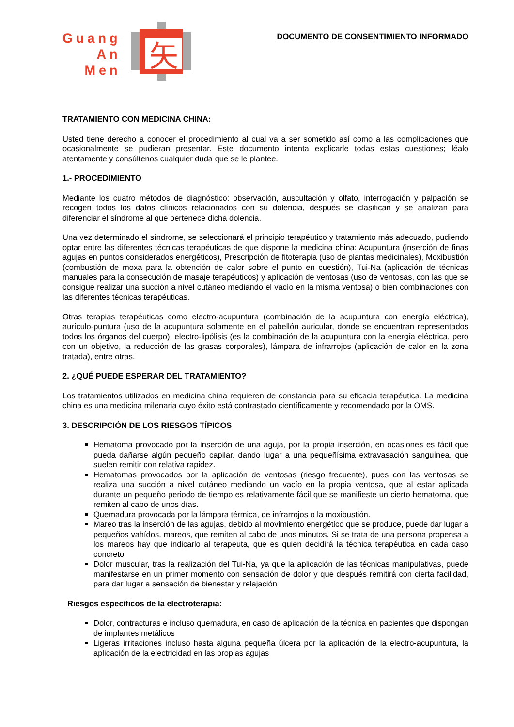Guang
An
Men
矢
DOCUMENTO DE CONSENTIMIENTO INFORMADO
TRATAMIENTO CON MEDICINA CHINA:
Usted tiene derecho a conocer el procedimiento al cual va a ser sometido así como a las complicaciones que ocasionalmente se pudieran presentar. Este documento intenta explicarle todas estas cuestiones; léalo atentamente y consúltenos cualquier duda que se le plantee.
1.- PROCEDIMIENTO
Mediante los cuatro métodos de diagnóstico: observación, auscultación y olfato, interrogación y palpación se recogen todos los datos clínicos relacionados con su dolencia, después se clasifican y se analizan para diferenciar el síndrome al que pertenece dicha dolencia.
Una vez determinado el síndrome, se seleccionará el principio terapéutico y tratamiento más adecuado, pudiendo optar entre las diferentes técnicas terapéuticas de que dispone la medicina china: Acupuntura (inserción de finas agujas en puntos considerados energéticos), Prescripción de fitoterapia (uso de plantas medicinales), Moxibustión (combustión de moxa para la obtención de calor sobre el punto en cuestión), Tui-Na (aplicación de técnicas manuales para la consecución de masaje terapéuticos) y aplicación de ventosas (uso de ventosas, con las que se consigue realizar una succión a nivel cutáneo mediando el vacío en la misma ventosa) o bien combinaciones con las diferentes técnicas terapéuticas.
Otras terapias terapéuticas como electro-acupuntura (combinación de la acupuntura con energía eléctrica), aurículo-puntura (uso de la acupuntura solamente en el pabellón auricular, donde se encuentran representados todos los órganos del cuerpo), electro-lipólisis (es la combinación de la acupuntura con la energía eléctrica, pero con un objetivo, la reducción de las grasas corporales), lámpara de infrarrojos (aplicación de calor en la zona tratada), entre otras.
2. ¿QUÉ PUEDE ESPERAR DEL TRATAMIENTO?
Los tratamientos utilizados en medicina china requieren de constancia para su eficacia terapéutica. La medicina china es una medicina milenaria cuyo éxito está contrastado científicamente y recomendado por la OMS.
3. DESCRIPCIÓN DE LOS RIESGOS TÍPICOS
Hematoma provocado por la inserción de una aguja, por la propia inserción, en ocasiones es fácil que pueda dañarse algún pequeño capilar, dando lugar a una pequeñísima extravasación sanguínea, que suelen remitir con relativa rapidez.
Hematomas provocados por la aplicación de ventosas (riesgo frecuente), pues con las ventosas se realiza una succión a nivel cutáneo mediando un vacío en la propia ventosa, que al estar aplicada durante un pequeño periodo de tiempo es relativamente fácil que se manifieste un cierto hematoma, que remiten al cabo de unos días.
Quemadura provocada por la lámpara térmica, de infrarrojos o la moxibustión.
Mareo tras la inserción de las agujas, debido al movimiento energético que se produce, puede dar lugar a pequeños vahídos, mareos, que remiten al cabo de unos minutos. Si se trata de una persona propensa a los mareos hay que indicarlo al terapeuta, que es quien decidirá la técnica terapéutica en cada caso concreto
Dolor muscular, tras la realización del Tui-Na, ya que la aplicación de las técnicas manipulativas, puede manifestarse en un primer momento con sensación de dolor y que después remitirá con cierta facilidad, para dar lugar a sensación de bienestar y relajación
Riesgos específicos de la electroterapia:
Dolor, contracturas e incluso quemadura, en caso de aplicación de la técnica en pacientes que dispongan de implantes metálicos
Ligeras irritaciones incluso hasta alguna pequeña úlcera por la aplicación de la electro-acupuntura, la aplicación de la electricidad en las propias agujas